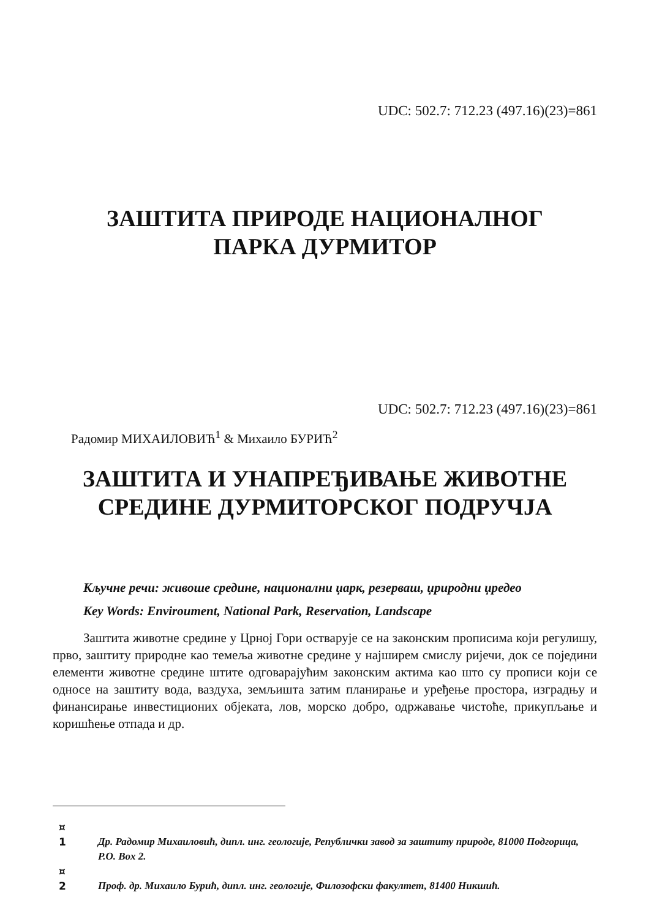UDC: 502.7: 712.23 (497.16)(23)=861
ЗАШТИТА ПРИРОДЕ НАЦИОНАЛНОГ
ПАРКА ДУРМИТОР
UDC: 502.7: 712.23 (497.16)(23)=861
Радомир МИХАИЛОВИЋ<sup>1</sup> & Михаило БУРИЋ<sup>2</sup>
ЗАШТИТА И УНАПРЕЂИВАЊЕ ЖИВОТНЕ
СРЕДИНЕ ДУРМИТОРСКОГ ПОДРУЧЈА
Кључне речи: живоше средине, национални џарк, резерваш, џриродни џредео
Key Words: Enviroument, National Park, Reservation, Landscape
Заштита животне средине у Црној Гори остварује се на законским прописима који регулишу, прво, заштиту природне као темеља животне средине у најширем смислу ријечи, док се поједини елементи животне средине штите одговарајућим законским актима као што су прописи који се односе на заштиту вода, ваздуха, земљишта затим планирање и уређење простора, изградњу и финансирање инвестиционих објеката, лов, морско добро, одржавање чистоће, прикупљање и коришћење отпада и др.
¤
1
Др. Радомир Михаиловић, дипл. инг. геологије, Републички завод за заштиту природе, 81000 Подгорица, P.O. Box 2.
¤
2
Проф. др. Михаило Бурић, дипл. инг. геологије, Филозофски факултет, 81400 Никшић.